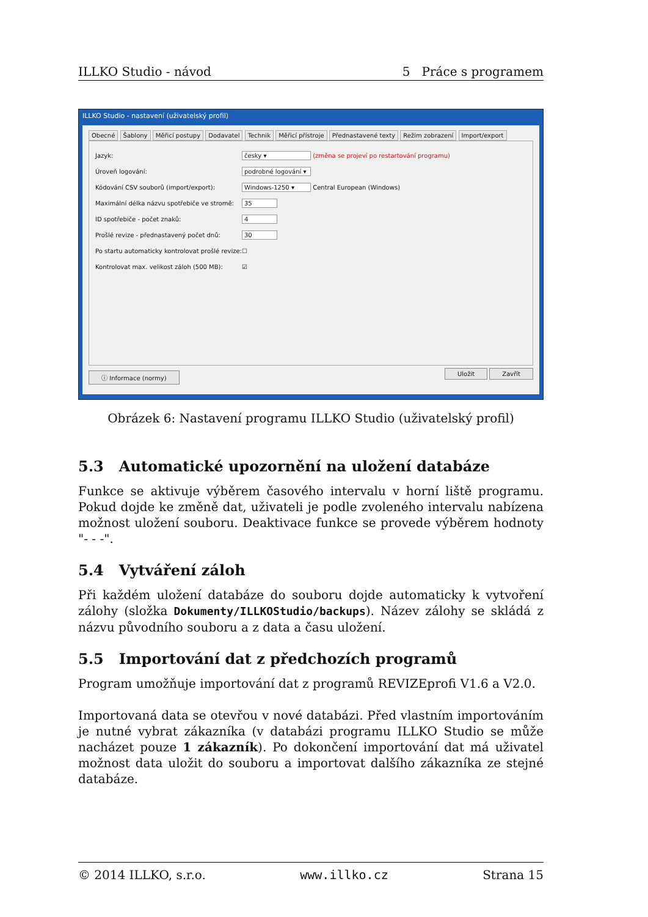ILLKO Studio - návod 5 Práce s programem
ILLKO Studio - nastavení (uživatelský profil)
Obecné Šablony Měřicí postupy Dodavatel Technik Měřicí přístroje Přednastavené texty Režim zobrazení Import/export
Jazyk: česky ▾ (změna se projeví po restartování programu)
Úroveň logování: podrobné logování ▾
Kódování CSV souborů (import/export): Windows-1250 ▾ Central European (Windows)
Maximální délka názvu spotřebiče ve stromě: 35
ID spotřebiče - počet znaků: 4
Prošlé revize - přednastavený počet dnů: 30
Po startu automaticky kontrolovat prošlé revize: ☐
Kontrolovat max. velikost záloh (500 MB): ☑
ⓘ Informace (normy) Uložit Zavřít
Obrázek 6: Nastavení programu ILLKO Studio (uživatelský profil)
5.3 Automatické upozornění na uložení databáze
Funkce se aktivuje výběrem časového intervalu v horní liště programu. Pokud dojde ke změně dat, uživateli je podle zvoleného intervalu nabízena možnost uložení souboru. Deaktivace funkce se provede výběrem hodnoty "- - -".
5.4 Vytváření záloh
Při každém uložení databáze do souboru dojde automaticky k vytvoření zálohy (složka Dokumenty/ILLKOStudio/backups). Název zálohy se skládá z názvu původního souboru a z data a času uložení.
5.5 Importování dat z předchozích programů
Program umožňuje importování dat z programů REVIZEprofi V1.6 a V2.0.
Importovaná data se otevřou v nové databázi. Před vlastním importováním je nutné vybrat zákazníka (v databázi programu ILLKO Studio se může nacházet pouze 1 zákazník). Po dokončení importování dat má uživatel možnost data uložit do souboru a importovat dalšího zákazníka ze stejné databáze.
© 2014 ILLKO, s.r.o. www.illko.cz Strana 15